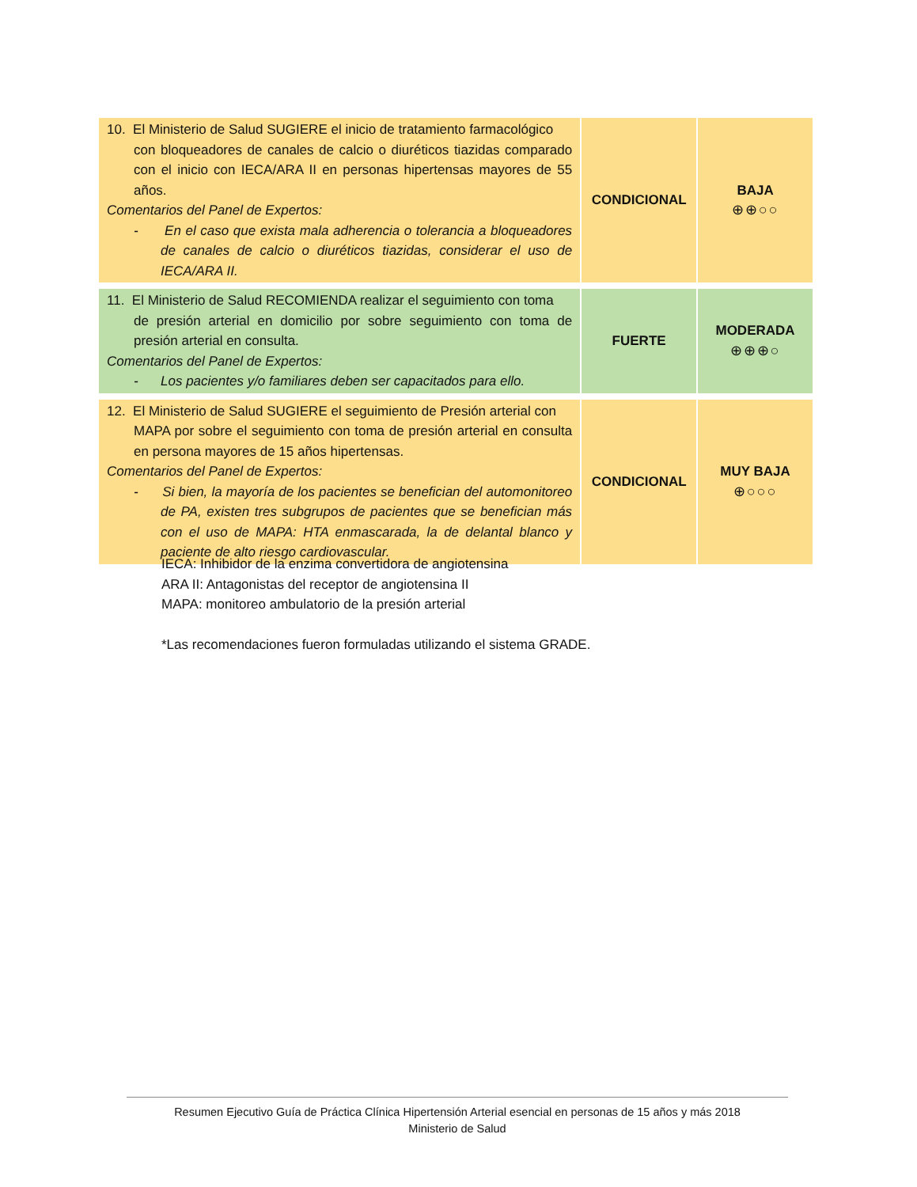| 10. El Ministerio de Salud SUGIERE el inicio de tratamiento farmacológico con bloqueadores de canales de calcio o diuréticos tiazidas comparado con el inicio con IECA/ARA II en personas hipertensas mayores de 55 años. Comentarios del Panel de Expertos: - En el caso que exista mala adherencia o tolerancia a bloqueadores de canales de calcio o diuréticos tiazidas, considerar el uso de IECA/ARA II. | CONDICIONAL | BAJA ⊕⊕○○ |
| 11. El Ministerio de Salud RECOMIENDA realizar el seguimiento con toma de presión arterial en domicilio por sobre seguimiento con toma de presión arterial en consulta. Comentarios del Panel de Expertos: - Los pacientes y/o familiares deben ser capacitados para ello. | FUERTE | MODERADA ⊕⊕⊕○ |
| 12. El Ministerio de Salud SUGIERE el seguimiento de Presión arterial con MAPA por sobre el seguimiento con toma de presión arterial en consulta en persona mayores de 15 años hipertensas. Comentarios del Panel de Expertos: - Si bien, la mayoría de los pacientes se benefician del automonitoreo de PA, existen tres subgrupos de pacientes que se benefician más con el uso de MAPA: HTA enmascarada, la de delantal blanco y paciente de alto riesgo cardiovascular. | CONDICIONAL | MUY BAJA ⊕○○○ |
IECA: Inhibidor de la enzima convertidora de angiotensina
ARA II: Antagonistas del receptor de angiotensina II
MAPA: monitoreo ambulatorio de la presión arterial
*Las recomendaciones fueron formuladas utilizando el sistema GRADE.
Resumen Ejecutivo Guía de Práctica Clínica Hipertensión Arterial esencial en personas de 15 años y más 2018
Ministerio de Salud